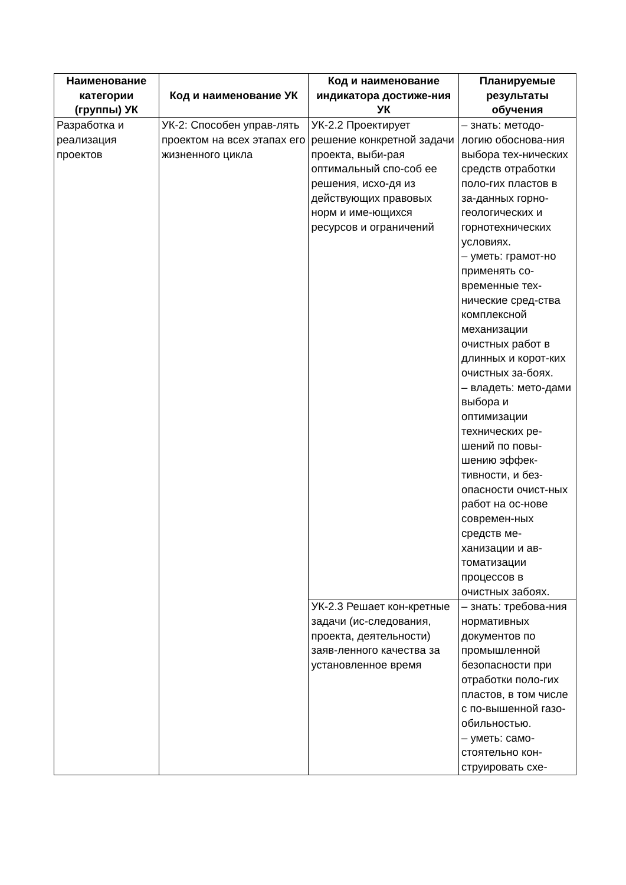| Наименование категории (группы) УК | Код и наименование УК | Код и наименование индикатора достиже-ния УК | Планируемые результаты обучения |
| --- | --- | --- | --- |
| Разработка и реализация проектов | УК-2: Способен управ-лять проектом на всех этапах его жизненного цикла | УК-2.2 Проектирует решение конкретной задачи проекта, выби-рая оптимальный спо-соб ее решения, исхо-дя из действующих правовых норм и име-ющихся ресурсов и ограничений | – знать: методо-логию обоснова-ния выбора тех-нических средств отработки поло-гих пластов в за-данных горно-геологических и горнотехнических условиях. – уметь: грамот-но применять со-временные тех-нические сред-ства комплексной механизации очистных работ в длинных и корот-ких очистных за-боях. – владеть: мето-дами выбора и оптимизации технических ре-шений по повы-шению эффек-тивности, и без-опасности очист-ных работ на ос-нове современ-ных средств ме-ханизации и ав-томатизации процессов в очистных забоях. |
| | | УК-2.3 Решает кон-кретные задачи (ис-следования, проекта, деятельности) заяв-ленного качества за установленное время | – знать: требова-ния нормативных документов по промышленной безопасности при отработки поло-гих пластов, в том числе с по-вышенной газо-обильностью. – уметь: само-стоятельно кон-струировать схе- |